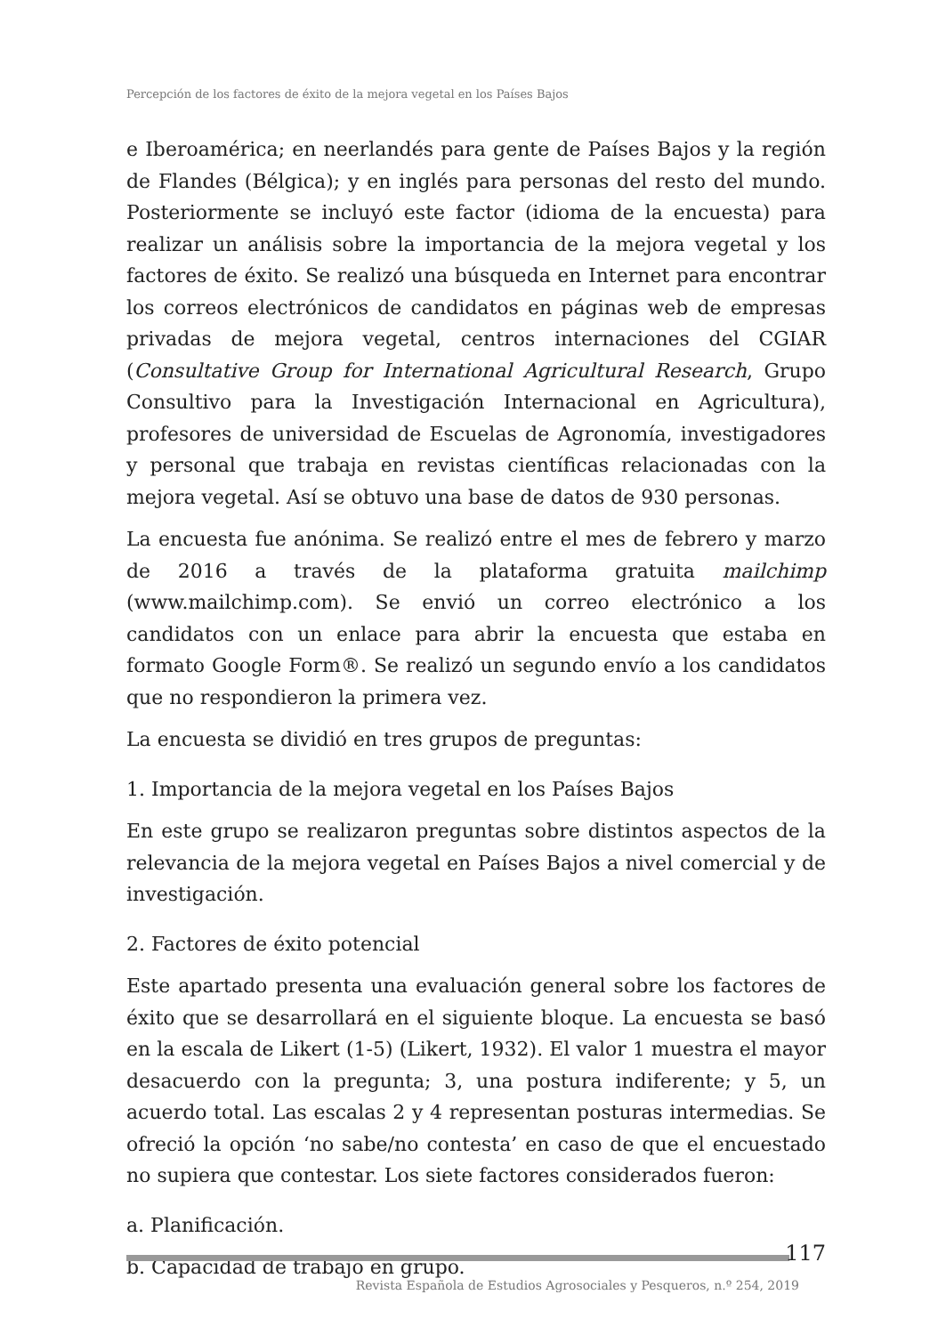Percepción de los factores de éxito de la mejora vegetal en los Países Bajos
e Iberoamérica; en neerlandés para gente de Países Bajos y la región de Flandes (Bélgica); y en inglés para personas del resto del mundo. Posteriormente se incluyó este factor (idioma de la encuesta) para realizar un análisis sobre la importancia de la mejora vegetal y los factores de éxito. Se realizó una búsqueda en Internet para encontrar los correos electrónicos de candidatos en páginas web de empresas privadas de mejora vegetal, centros internaciones del CGIAR (Consultative Group for International Agricultural Research, Grupo Consultivo para la Investigación Internacional en Agricultura), profesores de universidad de Escuelas de Agronomía, investigadores y personal que trabaja en revistas científicas relacionadas con la mejora vegetal. Así se obtuvo una base de datos de 930 personas.
La encuesta fue anónima. Se realizó entre el mes de febrero y marzo de 2016 a través de la plataforma gratuita mailchimp (www.mailchimp.com). Se envió un correo electrónico a los candidatos con un enlace para abrir la encuesta que estaba en formato Google Form®. Se realizó un segundo envío a los candidatos que no respondieron la primera vez.
La encuesta se dividió en tres grupos de preguntas:
1. Importancia de la mejora vegetal en los Países Bajos
En este grupo se realizaron preguntas sobre distintos aspectos de la relevancia de la mejora vegetal en Países Bajos a nivel comercial y de investigación.
2. Factores de éxito potencial
Este apartado presenta una evaluación general sobre los factores de éxito que se desarrollará en el siguiente bloque. La encuesta se basó en la escala de Likert (1-5) (Likert, 1932). El valor 1 muestra el mayor desacuerdo con la pregunta; 3, una postura indiferente; y 5, un acuerdo total. Las escalas 2 y 4 representan posturas intermedias. Se ofreció la opción ‘no sabe/no contesta’ en caso de que el encuestado no supiera que contestar. Los siete factores considerados fueron:
a. Planificación.
b. Capacidad de trabajo en grupo.
117
Revista Española de Estudios Agrosociales y Pesqueros, n.º 254, 2019